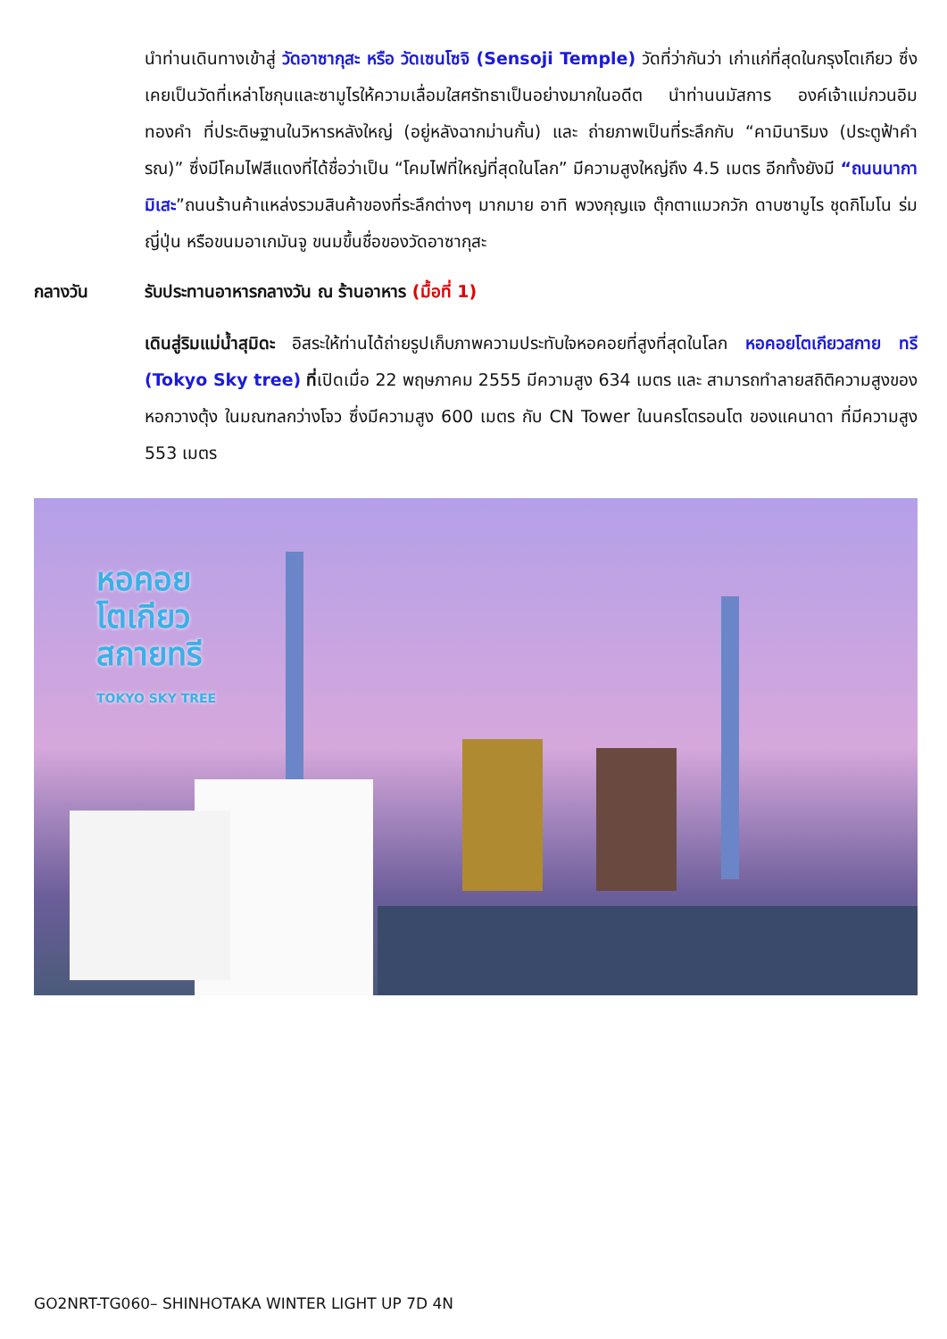นำท่านเดินทางเข้าสู่ วัดอาซากุสะ หรือ วัดเซนโซจิ (Sensoji Temple) วัดที่ว่ากันว่า เก่าแก่ที่สุดในกรุงโตเกียว ซึ่งเคยเป็นวัดที่เหล่าโชกุนและซามูไรให้ความเลื่อมใสศรัทธาเป็นอย่างมากในอดีต นำท่านนมัสการ องค์เจ้าแม่กวนอิมทองคำ ที่ประดิษฐานในวิหารหลังใหญ่ (อยู่หลังฉากม่านกั้น) และ ถ่ายภาพเป็นที่ระลึกกับ “คามินาริมง (ประตูฟ้าคำรณ)” ซึ่งมีโคมไฟสีแดงที่ได้ชื่อว่าเป็น “โคมไฟที่ใหญ่ที่สุดในโลก” มีความสูงใหญ่ถึง 4.5 เมตร อีกทั้งยังมี “ถนนนากามิเสะ”ถนนร้านค้าแหล่งรวมสินค้าของที่ระลึกต่างๆ มากมาย อาทิ พวงกุญแจ ตุ๊กตาแมวกวัก ดาบซามูไร ชุดกิโมโน ร่มญี่ปุ่น หรือขนมอาเกมันจู ขนมขึ้นชื่อของวัดอาซากุสะ
กลางวัน รับประทานอาหารกลางวัน ณ ร้านอาหาร (มื้อที่ 1)
เดินสู่ริมแม่น้ำสุมิดะ อิสระให้ท่านได้ถ่ายรูปเก็บภาพความประทับใจหอคอยที่สูงที่สุดในโลก หอคอยโตเกียวสกาย ทรี (Tokyo Sky tree) ที่เปิดเมื่อ 22 พฤษภาคม 2555 มีความสูง 634 เมตร และ สามารถทำลายสถิติความสูงของหอกวางตุ้ง ในมณฑลกว่างโจว ซึ่งมีความสูง 600 เมตร กับ CN Tower ในนครโตรอนโต ของแคนาดา ที่มีความสูง 553 เมตร
หอคอย
โตเกียว
สกายทรี
TOKYO SKY TREE
GO2NRT-TG060– SHINHOTAKA WINTER LIGHT UP 7D 4N